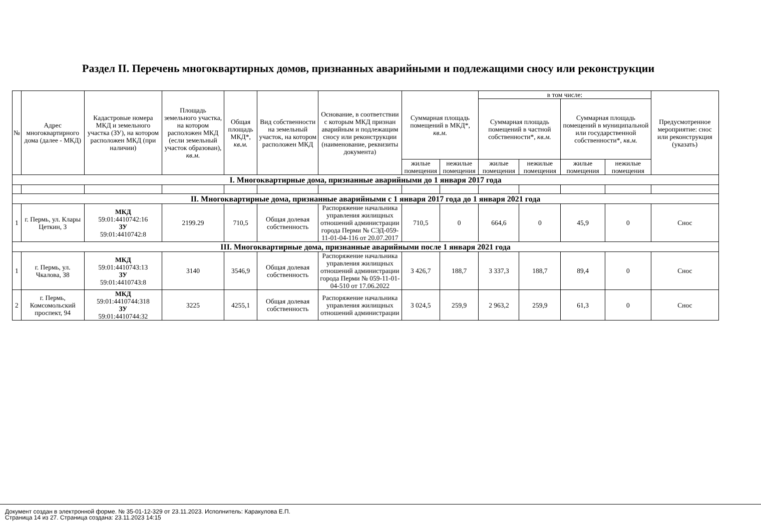Раздел II. Перечень многоквартирных домов, признанных аварийными и подлежащими сносу или реконструкции
| № | Адрес многоквартирного дома (далее - МКД) | Кадастровые номера МКД и земельного участка (ЗУ), на котором расположен МКД (при наличии) | Площадь земельного участка, на котором расположен МКД (если земельный участок образован), кв.м. | Общая площадь МКД*, кв.м. | Вид собственности на земельный участок, на котором расположен МКД | Основание, в соответствии с которым МКД признан аварийным и подлежащим сносу или реконструкции (наименование, реквизиты документа) | Суммарная площадь помещений в МКД*, кв.м. | | в том числе: | | | | Предусмотренное мероприятие: снос или реконструкция (указать) |
| --- | --- | --- | --- | --- | --- | --- | --- | --- | --- | --- | --- | --- | --- |
| | | | | | | | | | Суммарная площадь помещений в частной собственности*, кв.м. | | Суммарная площадь помещений в муниципальной или государственной собственности*, кв.м. | | |
| | | | | | | | жилые помещения | нежилые помещения | жилые помещения | нежилые помещения | жилые помещения | нежилые помещения | |
| I. Многоквартирные дома, признанные аварийными до 1 января 2017 года | | | | | | | | | | | | | |
| II. Многоквартирные дома, признанные аварийными с 1 января 2017 года до 1 января 2021 года | | | | | | | | | | | | | |
| 1 | г. Пермь, ул. Клары Цеткин, 3 | МКД 59:01:4410742:16 ЗУ 59:01:4410742:8 | 2199.29 | 710,5 | Общая долевая собственность | Распоряжение начальника управления жилищных отношений администрации города Перми № СЭД-059-11-01-04-116 от 20.07.2017 | 710,5 | 0 | 664,6 | 0 | 45,9 | 0 | Снос |
| III. Многоквартирные дома, признанные аварийными после 1 января 2021 года | | | | | | | | | | | | | |
| 1 | г. Пермь, ул. Чкалова, 38 | МКД 59:01:4410743:13 ЗУ 59:01:4410743:8 | 3140 | 3546,9 | Общая долевая собственность | Распоряжение начальника управления жилищных отношений администрации города Перми № 059-11-01-04-510 от 17.06.2022 | 3 426,7 | 188,7 | 3 337,3 | 188,7 | 89,4 | 0 | Снос |
| 2 | г. Пермь, Комсомольский проспект, 94 | МКД 59:01:4410744:318 ЗУ 59:01:4410744:32 | 3225 | 4255,1 | Общая долевая собственность | Распоряжение начальника управления жилищных отношений администрации | 3 024,5 | 259,9 | 2 963,2 | 259,9 | 61,3 | 0 | Снос |
Документ создан в электронной форме. № 35-01-12-329 от 23.11.2023. Исполнитель: Каракулова Е.П.
Страница 14 из 27. Страница создана: 23.11.2023 14:15